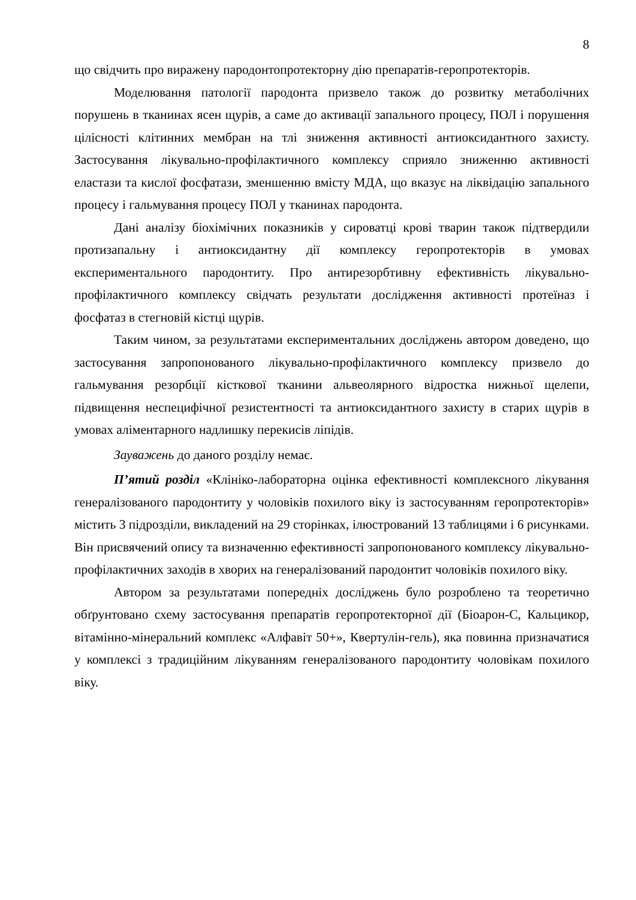8
що свідчить про виражену пародонтопротекторну дію препаратів-геропротекторів.
Моделювання патології пародонта призвело також до розвитку метаболічних порушень в тканинах ясен щурів, а саме до активації запального процесу, ПОЛ і порушення цілісності клітинних мембран на тлі зниження активності антиоксидантного захисту. Застосування лікувально-профілактичного комплексу сприяло зниженню активності еластази та кислої фосфатази, зменшенню вмісту МДА, що вказує на ліквідацію запального процесу і гальмування процесу ПОЛ у тканинах пародонта.
Дані аналізу біохімічних показників у сироватці крові тварин також підтвердили протизапальну і антиоксидантну дії комплексу геропротекторів в умовах експериментального пародонтиту. Про антирезорбтивну ефективність лікувально-профілактичного комплексу свідчать результати дослідження активності протеїназ і фосфатаз в стегновій кістці щурів.
Таким чином, за результатами експериментальних досліджень автором доведено, що застосування запропонованого лікувально-профілактичного комплексу призвело до гальмування резорбції кісткової тканини альвеолярного відростка нижньої щелепи, підвищення неспецифічної резистентності та антиоксидантного захисту в старих щурів в умовах аліментарного надлишку перекисів ліпідів.
Зауважень до даного розділу немає.
П’ятий розділ «Клініко-лабораторна оцінка ефективності комплексного лікування генералізованого пародонтиту у чоловіків похилого віку із застосуванням геропротекторів» містить 3 підрозділи, викладений на 29 сторінках, ілюстрований 13 таблицями і 6 рисунками. Він присвячений опису та визначенню ефективності запропонованого комплексу лікувально-профілактичних заходів в хворих на генералізований пародонтит чоловіків похилого віку.
Автором за результатами попередніх досліджень було розроблено та теоретично обґрунтовано схему застосування препаратів геропротекторної дії (Біоарон-С, Кальцикор, вітамінно-мінеральний комплекс «Алфавіт 50+», Квертулін-гель), яка повинна призначатися у комплексі з традиційним лікуванням генералізованого пародонтиту чоловікам похилого віку.